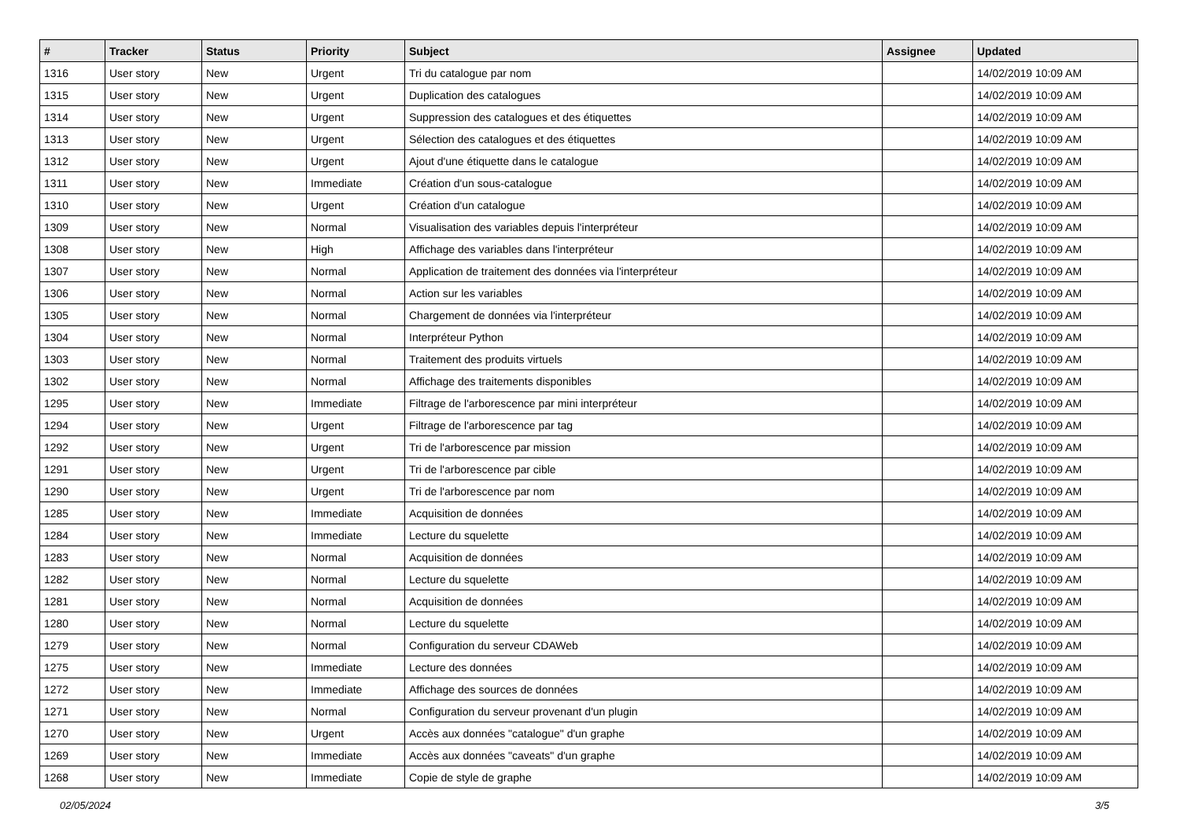| # | Tracker | Status | Priority | Subject | Assignee | Updated |
| --- | --- | --- | --- | --- | --- | --- |
| 1316 | User story | New | Urgent | Tri du catalogue par nom | | 14/02/2019 10:09 AM |
| 1315 | User story | New | Urgent | Duplication des catalogues | | 14/02/2019 10:09 AM |
| 1314 | User story | New | Urgent | Suppression des catalogues et des étiquettes | | 14/02/2019 10:09 AM |
| 1313 | User story | New | Urgent | Sélection des catalogues et des étiquettes | | 14/02/2019 10:09 AM |
| 1312 | User story | New | Urgent | Ajout d'une étiquette dans le catalogue | | 14/02/2019 10:09 AM |
| 1311 | User story | New | Immediate | Création d'un sous-catalogue | | 14/02/2019 10:09 AM |
| 1310 | User story | New | Urgent | Création d'un catalogue | | 14/02/2019 10:09 AM |
| 1309 | User story | New | Normal | Visualisation des variables depuis l'interpréteur | | 14/02/2019 10:09 AM |
| 1308 | User story | New | High | Affichage des variables dans l'interpréteur | | 14/02/2019 10:09 AM |
| 1307 | User story | New | Normal | Application de traitement des données via l'interpréteur | | 14/02/2019 10:09 AM |
| 1306 | User story | New | Normal | Action sur les variables | | 14/02/2019 10:09 AM |
| 1305 | User story | New | Normal | Chargement de données via l'interpréteur | | 14/02/2019 10:09 AM |
| 1304 | User story | New | Normal | Interpréteur Python | | 14/02/2019 10:09 AM |
| 1303 | User story | New | Normal | Traitement des produits virtuels | | 14/02/2019 10:09 AM |
| 1302 | User story | New | Normal | Affichage des traitements disponibles | | 14/02/2019 10:09 AM |
| 1295 | User story | New | Immediate | Filtrage de l'arborescence par mini interpréteur | | 14/02/2019 10:09 AM |
| 1294 | User story | New | Urgent | Filtrage de l'arborescence par tag | | 14/02/2019 10:09 AM |
| 1292 | User story | New | Urgent | Tri de l'arborescence par mission | | 14/02/2019 10:09 AM |
| 1291 | User story | New | Urgent | Tri de l'arborescence par cible | | 14/02/2019 10:09 AM |
| 1290 | User story | New | Urgent | Tri de l'arborescence par nom | | 14/02/2019 10:09 AM |
| 1285 | User story | New | Immediate | Acquisition de données | | 14/02/2019 10:09 AM |
| 1284 | User story | New | Immediate | Lecture du squelette | | 14/02/2019 10:09 AM |
| 1283 | User story | New | Normal | Acquisition de données | | 14/02/2019 10:09 AM |
| 1282 | User story | New | Normal | Lecture du squelette | | 14/02/2019 10:09 AM |
| 1281 | User story | New | Normal | Acquisition de données | | 14/02/2019 10:09 AM |
| 1280 | User story | New | Normal | Lecture du squelette | | 14/02/2019 10:09 AM |
| 1279 | User story | New | Normal | Configuration du serveur CDAWeb | | 14/02/2019 10:09 AM |
| 1275 | User story | New | Immediate | Lecture des données | | 14/02/2019 10:09 AM |
| 1272 | User story | New | Immediate | Affichage des sources de données | | 14/02/2019 10:09 AM |
| 1271 | User story | New | Normal | Configuration du serveur provenant d'un plugin | | 14/02/2019 10:09 AM |
| 1270 | User story | New | Urgent | Accès aux données "catalogue" d'un graphe | | 14/02/2019 10:09 AM |
| 1269 | User story | New | Immediate | Accès aux données "caveats" d'un graphe | | 14/02/2019 10:09 AM |
| 1268 | User story | New | Immediate | Copie de style de graphe | | 14/02/2019 10:09 AM |
02/05/2024 3/5